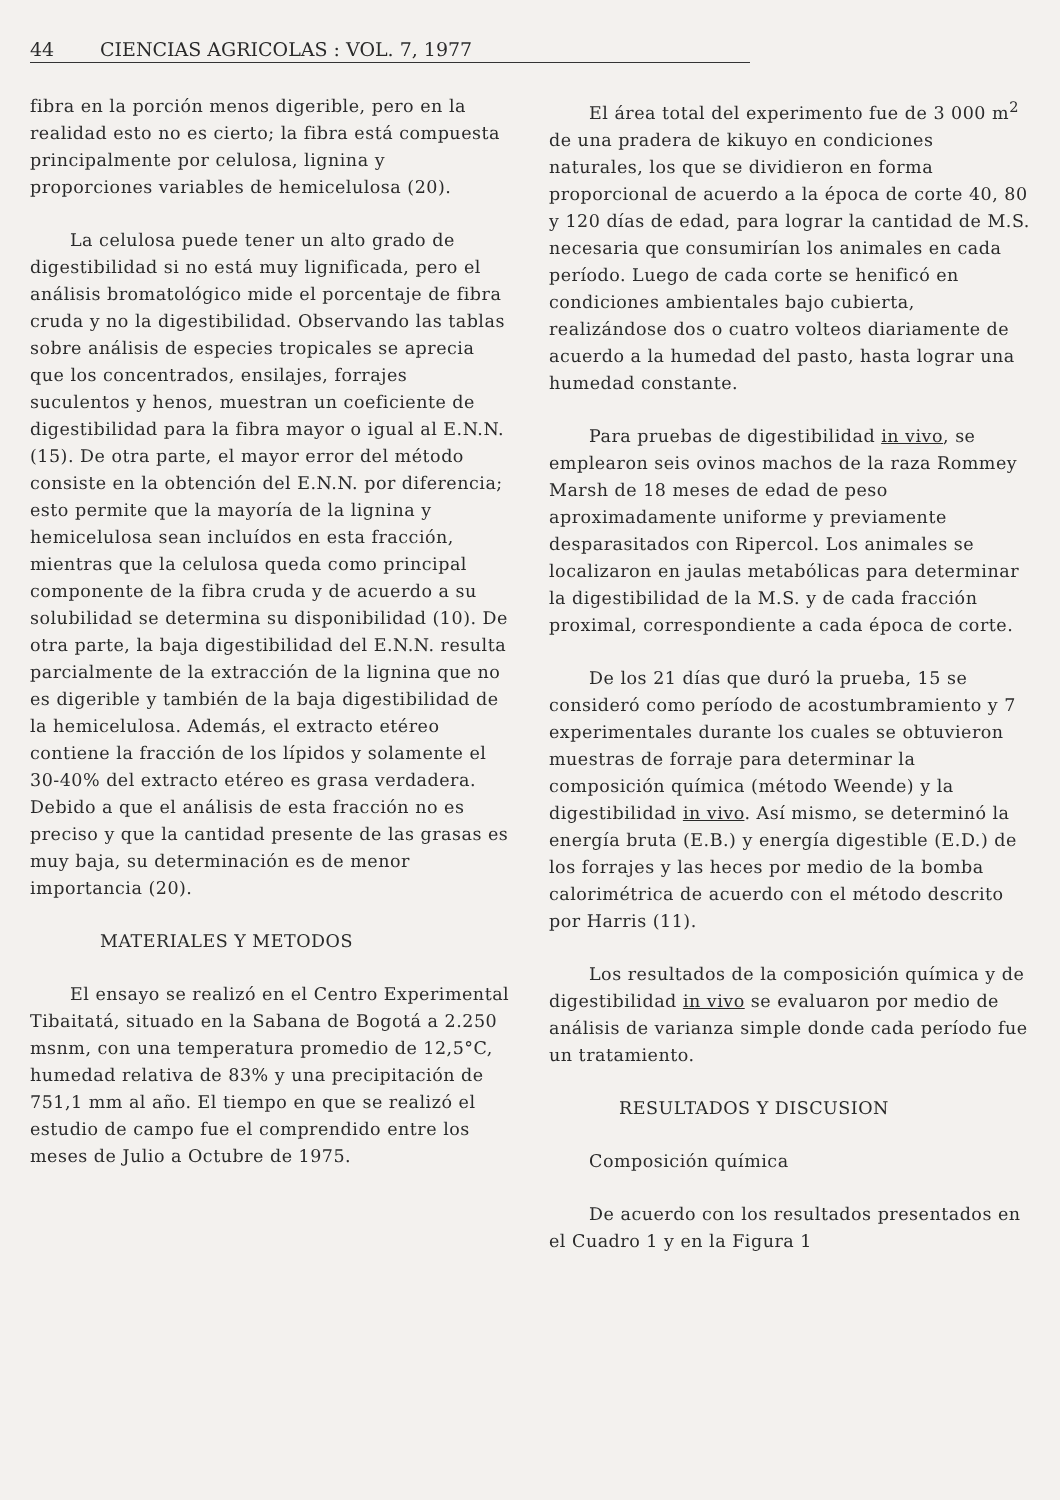44 CIENCIAS AGRICOLAS : VOL. 7, 1977
fibra en la porción menos digerible, pero en la realidad esto no es cierto; la fibra está compuesta principalmente por celulosa, lignina y proporciones variables de hemicelulosa (20).
La celulosa puede tener un alto grado de digestibilidad si no está muy lignificada, pero el análisis bromatológico mide el porcentaje de fibra cruda y no la digestibilidad. Observando las tablas sobre análisis de especies tropicales se aprecia que los concentrados, ensilajes, forrajes suculentos y henos, muestran un coeficiente de digestibilidad para la fibra mayor o igual al E.N.N. (15). De otra parte, el mayor error del método consiste en la obtención del E.N.N. por diferencia; esto permite que la mayoría de la lignina y hemicelulosa sean incluídos en esta fracción, mientras que la celulosa queda como principal componente de la fibra cruda y de acuerdo a su solubilidad se determina su disponibilidad (10). De otra parte, la baja digestibilidad del E.N.N. resulta parcialmente de la extracción de la lignina que no es digerible y también de la baja digestibilidad de la hemicelulosa. Además, el extracto etéreo contiene la fracción de los lípidos y solamente el 30-40% del extracto etéreo es grasa verdadera. Debido a que el análisis de esta fracción no es preciso y que la cantidad presente de las grasas es muy baja, su determinación es de menor importancia (20).
MATERIALES Y METODOS
El ensayo se realizó en el Centro Experimental Tibaitatá, situado en la Sabana de Bogotá a 2.250 msnm, con una temperatura promedio de 12,5°C, humedad relativa de 83% y una precipitación de 751,1 mm al año. El tiempo en que se realizó el estudio de campo fue el comprendido entre los meses de Julio a Octubre de 1975.
El área total del experimento fue de 3 000 m<sup>2</sup> de una pradera de kikuyo en condiciones naturales, los que se dividieron en forma proporcional de acuerdo a la época de corte 40, 80 y 120 días de edad, para lograr la cantidad de M.S. necesaria que consumirían los animales en cada período. Luego de cada corte se henificó en condiciones ambientales bajo cubierta, realizándose dos o cuatro volteos diariamente de acuerdo a la humedad del pasto, hasta lograr una humedad constante.
Para pruebas de digestibilidad in vivo, se emplearon seis ovinos machos de la raza Rommey Marsh de 18 meses de edad de peso aproximadamente uniforme y previamente desparasitados con Ripercol. Los animales se localizaron en jaulas metabólicas para determinar la digestibilidad de la M.S. y de cada fracción proximal, correspondiente a cada época de corte.
De los 21 días que duró la prueba, 15 se consideró como período de acostumbramiento y 7 experimentales durante los cuales se obtuvieron muestras de forraje para determinar la composición química (método Weende) y la digestibilidad in vivo. Así mismo, se determinó la energía bruta (E.B.) y energía digestible (E.D.) de los forrajes y las heces por medio de la bomba calorimétrica de acuerdo con el método descrito por Harris (11).
Los resultados de la composición química y de digestibilidad in vivo se evaluaron por medio de análisis de varianza simple donde cada período fue un tratamiento.
RESULTADOS Y DISCUSION
Composición química
De acuerdo con los resultados presentados en el Cuadro 1 y en la Figura 1